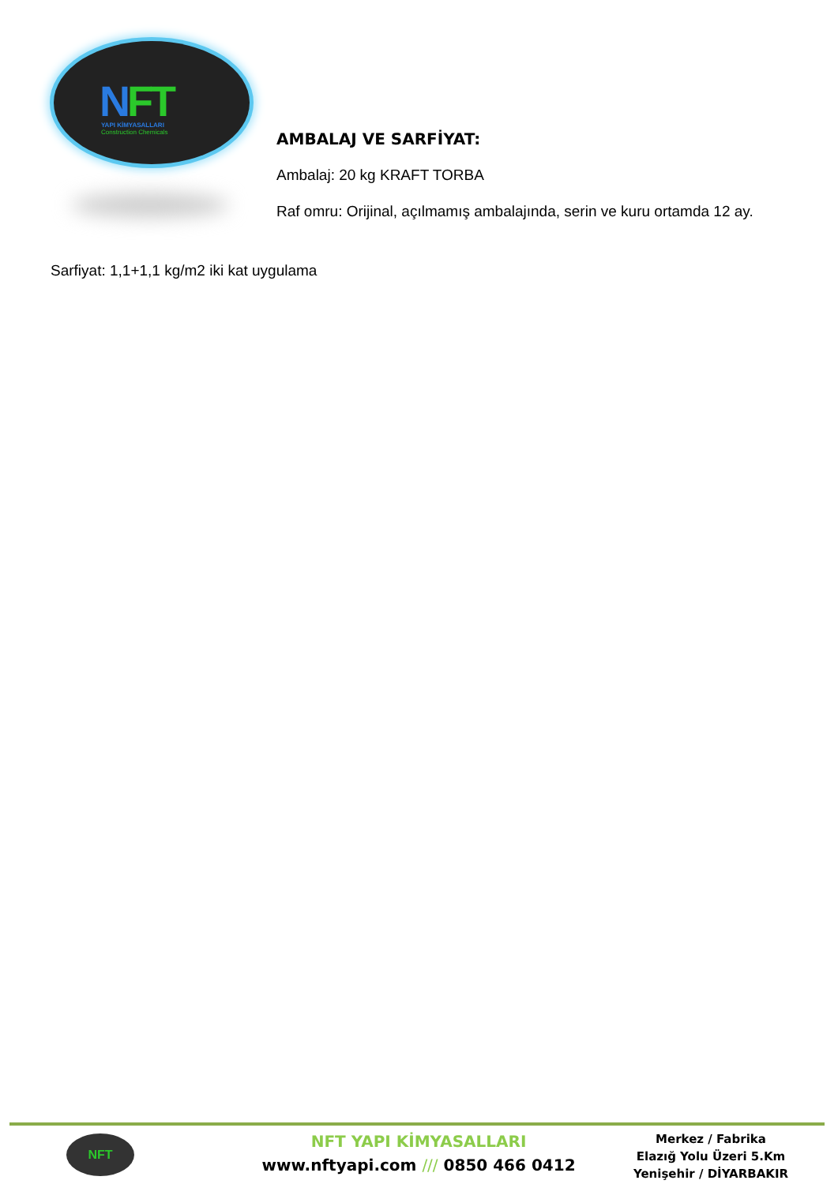NFT
YAPI KİMYASALLARI
Construction Chemicals
AMBALAJ VE SARFİYAT:
Ambalaj: 20 kg KRAFT TORBA
Raf omru: Orijinal, açılmamış ambalajında, serin ve kuru ortamda 12 ay.
Sarfiyat: 1,1+1,1 kg/m2 iki kat uygulama
NFT
NFT YAPI KİMYASALLARI
www.nftyapi.com /// 0850 466 0412
Merkez / Fabrika
Elazığ Yolu Üzeri 5.Km
Yenişehir / DİYARBAKIR